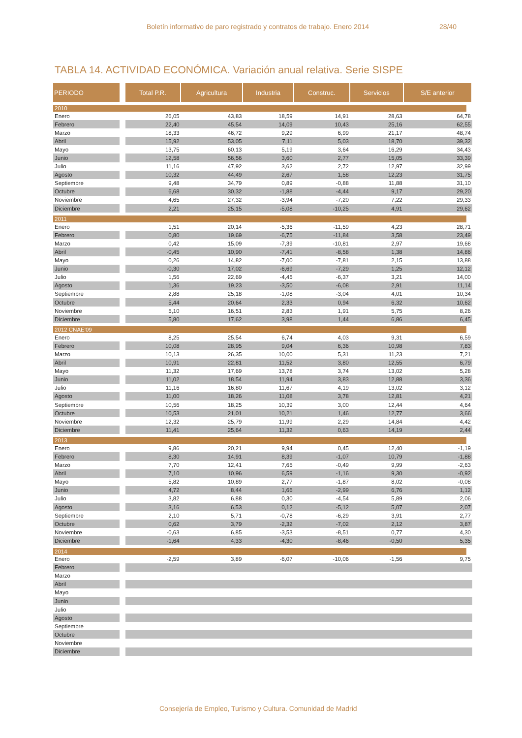Boletín informativo de paro registrado y contratos de trabajo. Enero 2014 28/40
TABLA 14. ACTIVIDAD ECONÓMICA. Variación anual relativa. Serie SISPE
| PERIODO | Total P.R. | Agricultura | Industria | Construc. | Servicios | S/E anterior |
| --- | --- | --- | --- | --- | --- | --- |
| 2010 | | | | | | |
| Enero | 26,05 | 43,83 | 18,59 | 14,91 | 28,63 | 64,78 |
| Febrero | 22,40 | 45,54 | 14,09 | 10,43 | 25,16 | 62,55 |
| Marzo | 18,33 | 46,72 | 9,29 | 6,99 | 21,17 | 48,74 |
| Abril | 15,92 | 53,05 | 7,11 | 5,03 | 18,70 | 39,32 |
| Mayo | 13,75 | 60,13 | 5,19 | 3,64 | 16,29 | 34,43 |
| Junio | 12,58 | 56,56 | 3,60 | 2,77 | 15,05 | 33,39 |
| Julio | 11,16 | 47,92 | 3,62 | 2,72 | 12,97 | 32,99 |
| Agosto | 10,32 | 44,49 | 2,67 | 1,58 | 12,23 | 31,75 |
| Septiembre | 9,48 | 34,79 | 0,89 | -0,88 | 11,88 | 31,10 |
| Octubre | 6,68 | 30,32 | -1,88 | -4,44 | 9,17 | 29,20 |
| Noviembre | 4,65 | 27,32 | -3,94 | -7,20 | 7,22 | 29,33 |
| Diciembre | 2,21 | 25,15 | -5,08 | -10,25 | 4,91 | 29,62 |
| 2011 | | | | | | |
| Enero | 1,51 | 20,14 | -5,36 | -11,59 | 4,23 | 28,71 |
| Febrero | 0,80 | 19,69 | -6,75 | -11,84 | 3,58 | 23,49 |
| Marzo | 0,42 | 15,09 | -7,39 | -10,81 | 2,97 | 19,68 |
| Abril | -0,45 | 10,90 | -7,41 | -8,58 | 1,38 | 14,86 |
| Mayo | 0,26 | 14,82 | -7,00 | -7,81 | 2,15 | 13,88 |
| Junio | -0,30 | 17,02 | -6,69 | -7,29 | 1,25 | 12,12 |
| Julio | 1,56 | 22,69 | -4,45 | -6,37 | 3,21 | 14,00 |
| Agosto | 1,36 | 19,23 | -3,50 | -6,08 | 2,91 | 11,14 |
| Septiembre | 2,88 | 25,18 | -1,08 | -3,04 | 4,01 | 10,34 |
| Octubre | 5,44 | 20,64 | 2,33 | 0,94 | 6,32 | 10,62 |
| Noviembre | 5,10 | 16,51 | 2,83 | 1,91 | 5,75 | 8,26 |
| Diciembre | 5,80 | 17,62 | 3,98 | 1,44 | 6,86 | 6,45 |
| 2012 CNAE'09 | | | | | | |
| Enero | 8,25 | 25,54 | 6,74 | 4,03 | 9,31 | 6,59 |
| Febrero | 10,08 | 28,95 | 9,04 | 6,36 | 10,98 | 7,83 |
| Marzo | 10,13 | 26,35 | 10,00 | 5,31 | 11,23 | 7,21 |
| Abril | 10,91 | 22,81 | 11,52 | 3,80 | 12,55 | 6,79 |
| Mayo | 11,32 | 17,69 | 13,78 | 3,74 | 13,02 | 5,28 |
| Junio | 11,02 | 18,54 | 11,94 | 3,83 | 12,88 | 3,36 |
| Julio | 11,16 | 16,80 | 11,67 | 4,19 | 13,02 | 3,12 |
| Agosto | 11,00 | 18,26 | 11,08 | 3,78 | 12,81 | 4,21 |
| Septiembre | 10,56 | 18,25 | 10,39 | 3,00 | 12,44 | 4,64 |
| Octubre | 10,53 | 21,01 | 10,21 | 1,46 | 12,77 | 3,66 |
| Noviembre | 12,32 | 25,79 | 11,99 | 2,29 | 14,84 | 4,42 |
| Diciembre | 11,41 | 25,64 | 11,32 | 0,63 | 14,19 | 2,44 |
| 2013 | | | | | | |
| Enero | 9,86 | 20,21 | 9,94 | 0,45 | 12,40 | -1,19 |
| Febrero | 8,30 | 14,91 | 8,39 | -1,07 | 10,79 | -1,88 |
| Marzo | 7,70 | 12,41 | 7,65 | -0,49 | 9,99 | -2,63 |
| Abril | 7,10 | 10,96 | 6,59 | -1,16 | 9,30 | -0,92 |
| Mayo | 5,82 | 10,89 | 2,77 | -1,87 | 8,02 | -0,08 |
| Junio | 4,72 | 8,44 | 1,66 | -2,99 | 6,76 | 1,12 |
| Julio | 3,82 | 6,88 | 0,30 | -4,54 | 5,89 | 2,06 |
| Agosto | 3,16 | 6,53 | 0,12 | -5,12 | 5,07 | 2,07 |
| Septiembre | 2,10 | 5,71 | -0,78 | -6,29 | 3,91 | 2,77 |
| Octubre | 0,62 | 3,79 | -2,32 | -7,02 | 2,12 | 3,87 |
| Noviembre | -0,63 | 6,85 | -3,53 | -8,51 | 0,77 | 4,30 |
| Diciembre | -1,64 | 4,33 | -4,30 | -8,46 | -0,50 | 5,35 |
| 2014 | | | | | | |
| Enero | -2,59 | 3,89 | -6,07 | -10,06 | -1,56 | 9,75 |
| Febrero | | | | | | |
| Marzo | | | | | | |
| Abril | | | | | | |
| Mayo | | | | | | |
| Junio | | | | | | |
| Julio | | | | | | |
| Agosto | | | | | | |
| Septiembre | | | | | | |
| Octubre | | | | | | |
| Noviembre | | | | | | |
| Diciembre | | | | | | |
Consejería de Empleo, Turismo y Cultura. Comunidad de Madrid